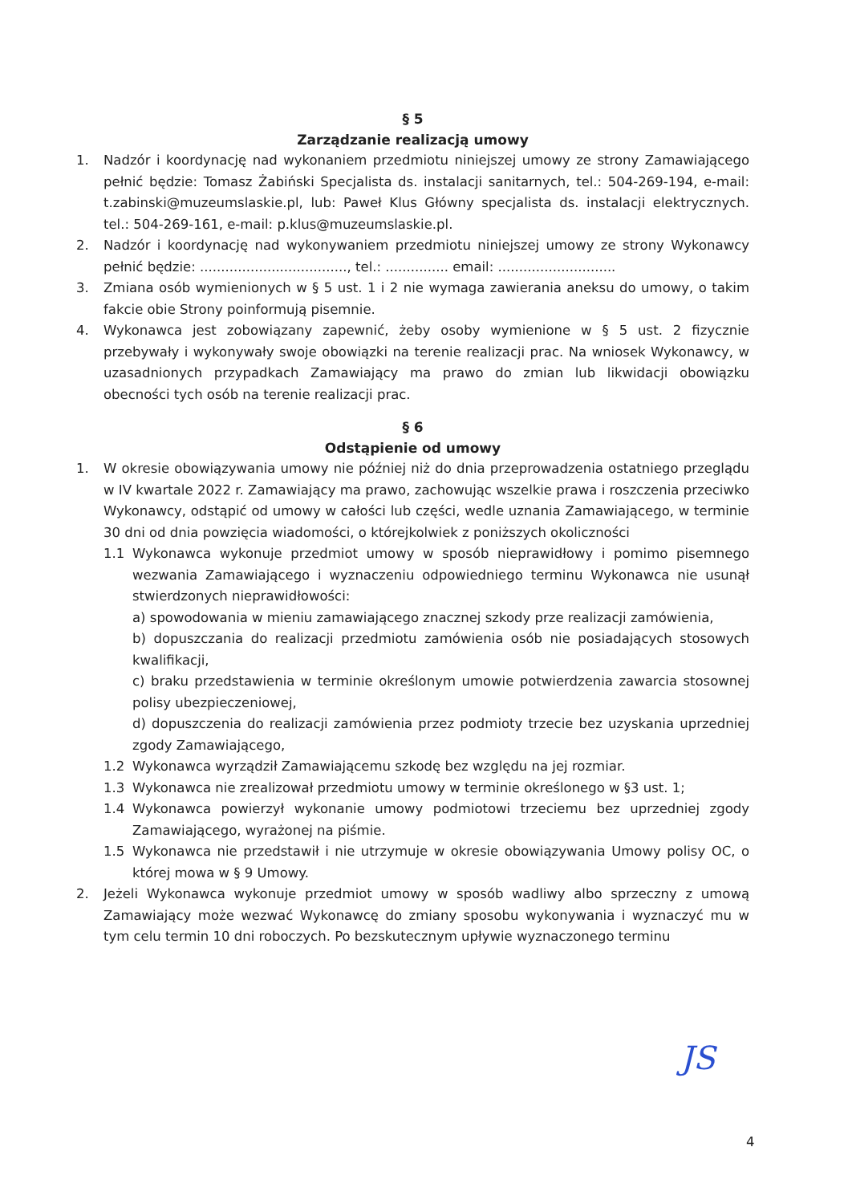§ 5
Zarządzanie realizacją umowy
1. Nadzór i koordynację nad wykonaniem przedmiotu niniejszej umowy ze strony Zamawiającego pełnić będzie: Tomasz Żabiński Specjalista ds. instalacji sanitarnych, tel.: 504-269-194, e-mail: t.zabinski@muzeumslaskie.pl, lub: Paweł Klus Główny specjalista ds. instalacji elektrycznych. tel.: 504-269-161, e-mail: p.klus@muzeumslaskie.pl.
2. Nadzór i koordynację nad wykonywaniem przedmiotu niniejszej umowy ze strony Wykonawcy pełnić będzie: ..................................., tel.: ............... email: ............................
3. Zmiana osób wymienionych w § 5 ust. 1 i 2 nie wymaga zawierania aneksu do umowy, o takim fakcie obie Strony poinformują pisemnie.
4. Wykonawca jest zobowiązany zapewnić, żeby osoby wymienione w § 5 ust. 2 fizycznie przebywały i wykonywały swoje obowiązki na terenie realizacji prac. Na wniosek Wykonawcy, w uzasadnionych przypadkach Zamawiający ma prawo do zmian lub likwidacji obowiązku obecności tych osób na terenie realizacji prac.
§ 6
Odstąpienie od umowy
1. W okresie obowiązywania umowy nie później niż do dnia przeprowadzenia ostatniego przeglądu w IV kwartale 2022 r. Zamawiający ma prawo, zachowując wszelkie prawa i roszczenia przeciwko Wykonawcy, odstąpić od umowy w całości lub części, wedle uznania Zamawiającego, w terminie 30 dni od dnia powzięcia wiadomości, o którejkolwiek z poniższych okoliczności
1.1 Wykonawca wykonuje przedmiot umowy w sposób nieprawidłowy i pomimo pisemnego wezwania Zamawiającego i wyznaczeniu odpowiedniego terminu Wykonawca nie usunął stwierdzonych nieprawidłowości:
a) spowodowania w mieniu zamawiającego znacznej szkody prze realizacji zamówienia,
b) dopuszczania do realizacji przedmiotu zamówienia osób nie posiadających stosowych kwalifikacji,
c) braku przedstawienia w terminie określonym umowie potwierdzenia zawarcia stosownej polisy ubezpieczeniowej,
d) dopuszczenia do realizacji zamówienia przez podmioty trzecie bez uzyskania uprzedniej zgody Zamawiającego,
1.2 Wykonawca wyrządził Zamawiającemu szkodę bez względu na jej rozmiar.
1.3 Wykonawca nie zrealizował przedmiotu umowy w terminie określonego w §3 ust. 1;
1.4 Wykonawca powierzył wykonanie umowy podmiotowi trzeciemu bez uprzedniej zgody Zamawiającego, wyrażonej na piśmie.
1.5 Wykonawca nie przedstawił i nie utrzymuje w okresie obowiązywania Umowy polisy OC, o której mowa w § 9 Umowy.
2. Jeżeli Wykonawca wykonuje przedmiot umowy w sposób wadliwy albo sprzeczny z umową Zamawiający może wezwać Wykonawcę do zmiany sposobu wykonywania i wyznaczyć mu w tym celu termin 10 dni roboczych. Po bezskutecznym upływie wyznaczonego terminu
JS
4